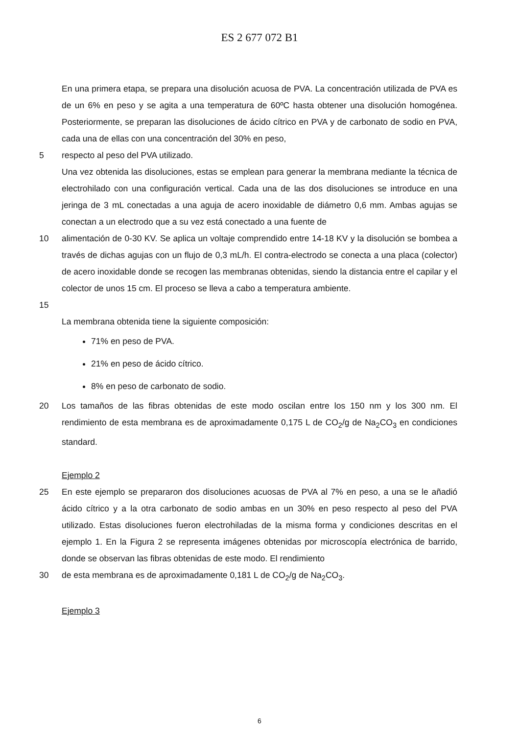ES 2 677 072 B1
En una primera etapa, se prepara una disolución acuosa de PVA. La concentración utilizada de PVA es de un 6% en peso y se agita a una temperatura de 60ºC hasta obtener una disolución homogénea. Posteriormente, se preparan las disoluciones de ácido cítrico en PVA y de carbonato de sodio en PVA, cada una de ellas con una concentración del 30% en peso,
5 respecto al peso del PVA utilizado.
Una vez obtenida las disoluciones, estas se emplean para generar la membrana mediante la técnica de electrohilado con una configuración vertical. Cada una de las dos disoluciones se introduce en una jeringa de 3 mL conectadas a una aguja de acero inoxidable de diámetro 0,6 mm. Ambas agujas se conectan a un electrodo que a su vez está conectado a una fuente de
10 alimentación de 0-30 KV. Se aplica un voltaje comprendido entre 14-18 KV y la disolución se bombea a través de dichas agujas con un flujo de 0,3 mL/h. El contra-electrodo se conecta a una placa (colector) de acero inoxidable donde se recogen las membranas obtenidas, siendo la distancia entre el capilar y el colector de unos 15 cm. El proceso se lleva a cabo a temperatura ambiente.
15
La membrana obtenida tiene la siguiente composición:
71% en peso de PVA.
21% en peso de ácido cítrico.
8% en peso de carbonato de sodio.
20 Los tamaños de las fibras obtenidas de este modo oscilan entre los 150 nm y los 300 nm. El rendimiento de esta membrana es de aproximadamente 0,175 L de CO<sub>2</sub>/g de Na<sub>2</sub>CO<sub>3</sub> en condiciones standard.
Ejemplo 2
25 En este ejemplo se prepararon dos disoluciones acuosas de PVA al 7% en peso, a una se le añadió ácido cítrico y a la otra carbonato de sodio ambas en un 30% en peso respecto al peso del PVA utilizado. Estas disoluciones fueron electrohiladas de la misma forma y condiciones descritas en el ejemplo 1. En la Figura 2 se representa imágenes obtenidas por microscopía electrónica de barrido, donde se observan las fibras obtenidas de este modo. El rendimiento
30 de esta membrana es de aproximadamente 0,181 L de CO<sub>2</sub>/g de Na<sub>2</sub>CO<sub>3</sub>.
Ejemplo 3
6